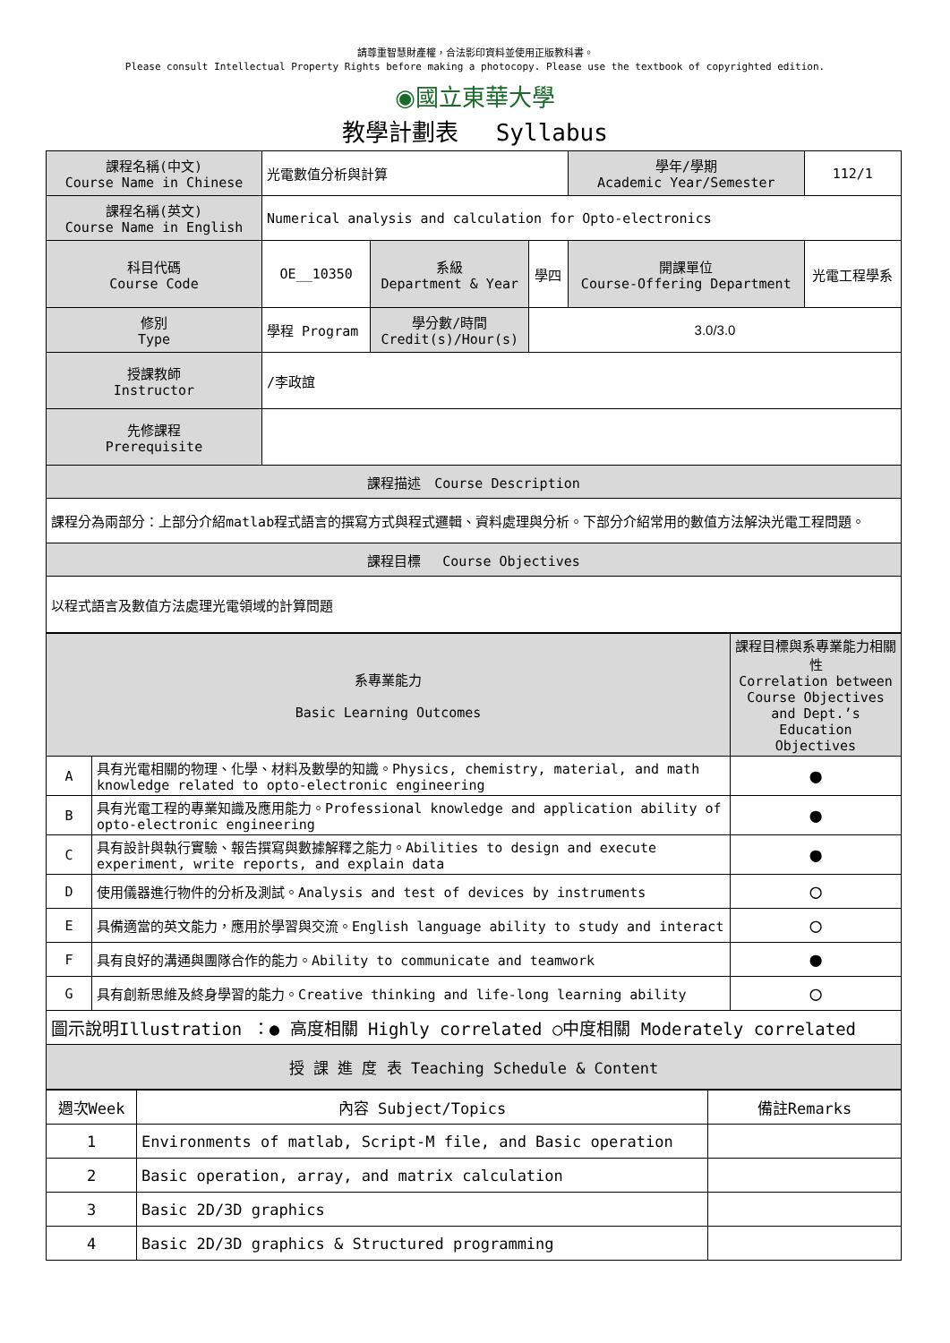請尊重智慧財產權，合法影印資料並使用正版教科書。
Please consult Intellectual Property Rights before making a photocopy. Please use the textbook of copyrighted edition.
◉國立東華大學
教學計劃表　 Syllabus
| 課程名稱(中文) Course Name in Chinese | 光電數值分析與計算 | | | 學年/學期 Academic Year/Semester | | 112/1 |
| 課程名稱(英文) Course Name in English | Numerical analysis and calculation for Opto-electronics | | | | | |
| 科目代碼 Course Code | OE__10350 | 系級 Department & Year | 學四 | 開課單位 Course-Offering Department | 光電工程學系 | |
| 修別 Type | 學程 Program | 學分數/時間 Credit(s)/Hour(s) | 3.0/3.0 | | | |
| 授課教師 Instructor | /李政誼 | | | | | |
| 先修課程 Prerequisite | | | | | | |
| 課程描述 Course Description | | | | | | |
| 課程分為兩部分：上部分介紹matlab程式語言的撰寫方式與程式邏輯、資料處理與分析。下部分介紹常用的數值方法解決光電工程問題。 | | | | | | |
| 課程目標 Course Objectives | | | | | | |
| 以程式語言及數值方法處理光電領域的計算問題 | | | | | | |
| 系專業能力 Basic Learning Outcomes | | 課程目標與系專業能力相關性 Correlation between Course Objectives and Dept.’s Education Objectives |
| A | 具有光電相關的物理、化學、材料及數學的知識。Physics, chemistry, material, and math knowledge related to opto-electronic engineering | ● |
| B | 具有光電工程的專業知識及應用能力。Professional knowledge and application ability of opto-electronic engineering | ● |
| C | 具有設計與執行實驗、報告撰寫與數據解釋之能力。Abilities to design and execute experiment, write reports, and explain data | ● |
| D | 使用儀器進行物件的分析及測試。Analysis and test of devices by instruments | ○ |
| E | 具備適當的英文能力，應用於學習與交流。English language ability to study and interact | ○ |
| F | 具有良好的溝通與團隊合作的能力。Ability to communicate and teamwork | ● |
| G | 具有創新思維及終身學習的能力。Creative thinking and life-long learning ability | ○ |
| 圖示說明Illustration ：● 高度相關 Highly correlated ○中度相關 Moderately correlated | | |
| 授 課 進 度 表 Teaching Schedule & Content | | |
| 週次Week | 內容 Subject/Topics | 備註Remarks |
| 1 | Environments of matlab, Script-M file, and Basic operation | |
| 2 | Basic operation, array, and matrix calculation | |
| 3 | Basic 2D/3D graphics | |
| 4 | Basic 2D/3D graphics & Structured programming | |